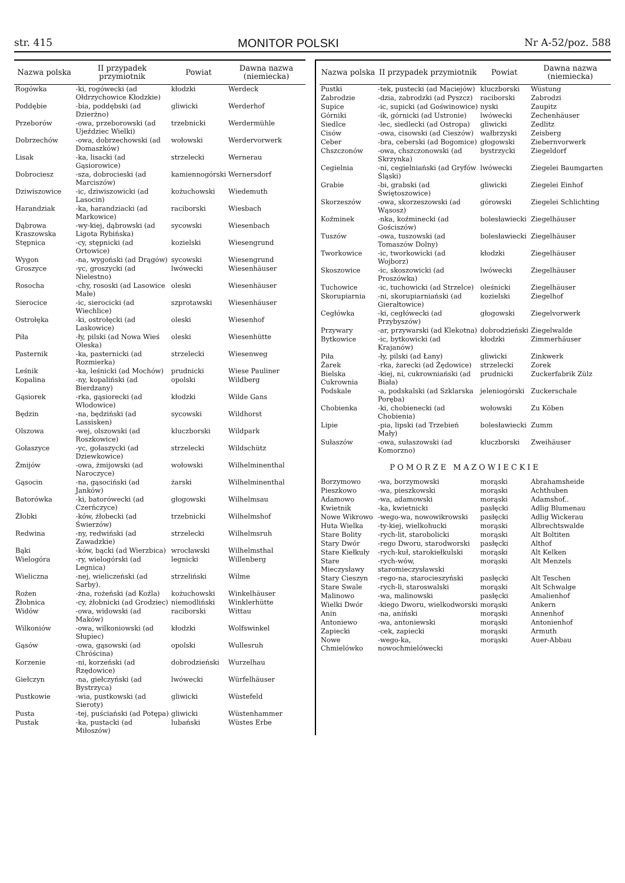str. 415 MONITOR POLSKI Nr A-52/poz. 588
| Nazwa polska | II przypadek przymiotnik | Powiat | Dawna nazwa (niemiecka) |
| --- | --- | --- | --- |
| Rogówka | -ki, rogówecki (ad Ołdrzychowice Kłodzkie) | kłodzki | Werdeck |
| Poddębie | -bia, poddębski (ad Dzierżno) | gliwicki | Werderhof |
| Przeborów | -owa, przeborowski (ad Ujeździec Wielki) | trzebnicki | Werdermühle |
| Dobrzechów | -owa, dobrzechowski (ad Domaszków) | wołowski | Werdervorwerk |
| Lisak | -ka, lisacki (ad Gąsiorowice) | strzelecki | Wernerau |
| Dobrociesz | -sza, dobrocieski (ad Marciszów) | kamiennogórski | Wernersdorf |
| Dziwiszowice | -ic, dziwiszowicki (ad Lasocin) | kożuchowski | Wiedemuth |
| Harandziak | -ka, harandziacki (ad Markowice) | raciborski | Wiesbach |
| Dąbrowa Kraszowska | -wy-kiej, dąbrowski (ad Ligota Rybińska) | sycowski | Wiesenbach |
| Stępnica | -cy, stępnicki (ad Ortowice) | kozielski | Wiesengrund |
| Wygon | -na, wygoński (ad Drągów) | sycowski | Wiesengrund |
| Groszyce | -yc, groszycki (ad Nielestno) | lwówecki | Wiesenhäuser |
| Rosocha | -chy, rososki (ad Lasowice Małe) | oleski | Wiesenhäuser |
| Sierocice | -ic, sierocicki (ad Wiechlice) | szprotawski | Wiesenhäuser |
| Ostrołęka | -ki, ostrołęcki (ad Laskowice) | oleski | Wiesenhof |
| Piła | -ły, pilski (ad Nowa Wieś Oleska) | oleski | Wiesenhütte |
| Pasternik | -ka, pasternicki (ad Rozmierka) | strzelecki | Wiesenweg |
| Leśnik | -ka, leśnicki (ad Mochów) | prudnicki | Wiese Pauliner |
| Kopalina | -ny, kopaliński (ad Bierdzany) | opolski | Wildberg |
| Gąsiorek | -rka, gąsiorecki (ad Włodowice) | kłodzki | Wilde Gans |
| Będzin | -na, będziński (ad Lassisken) | sycowski | Wildhorst |
| Olszowa | -wej, olszowski (ad Roszkowice) | kluczborski | Wildpark |
| Gołaszyce | -yc, gołaszycki (ad Dziewkowice) | strzelecki | Wildschütz |
| Żmijów | -owa, żmijowski (ad Naroczyce) | wołowski | Wilhelminenthal |
| Gąsocin | -na, gąsociński (ad Janków) | żarski | Wilhelminenthal |
| Batorówka | -ki, batorówecki (ad Czerńczyce) | głogowski | Wilhelmsau |
| Żłobki | -ków, żłobecki (ad Świerzów) | trzebnicki | Wilhelmshof |
| Redwina | -ny, redwiński (ad Zawadzkie) | strzelecki | Wilhelmsruh |
| Bąki | -ków, bącki (ad Wierzbica) | wrocławski | Wilhelmsthal |
| Wielogóra | -ry, wielogórski (ad Legnica) | legnicki | Willenberg |
| Wieliczna | -nej, wieliczeński (ad Sarby). | strzeliński | Wilme |
| Rożen | -żna, rożeński (ad Koźla) | kożuchowski | Winkelhäuser |
| Żłobnica | -cy, żłobnicki (ad Grodziec) | niemodliński | Winklerhütte |
| Widów | -owa, widowski (ad Maków) | raciborski | Wittau |
| Wilkoniów | -owa, wilkoniowski (ad Słupiec) | kłodzki | Wolfswinkel |
| Gąsów | -owa, gąsowski (ad Chróścina) | opolski | Wullesruh |
| Korzenie | -ni, korzeński (ad Rzędowice) | dobrodzieński | Wurzelhau |
| Giełczyn | -na, giełczyński (ad Bystrzyca) | lwówecki | Würfelhäuser |
| Pustkowie | -wia, pustkowski (ad Sieroty) | gliwicki | Wüstefeld |
| Pusta | -tej, puściański (ad Potępa) | gliwicki | Wüstenhammer |
| Pustak | -ka, pustacki (ad Miłoszów) | lubański | Wüstes Erbe |
| Nazwa polska | II przypadek przymiotnik | Powiat | Dawna nazwa (niemiecka) |
| --- | --- | --- | --- |
| Pustki | -tek, pustecki (ad Maciejów) | kluczborski | Wüstung |
| Zabrodzie | -dzia, zabrodzki (ad Pyszcz) | raciborski | Zabrodzi |
| Supice | -ic, supicki (ad Goświnowice) | nyski | Zaupitz |
| Górniki | -ik, górnicki (ad Ustronie) | lwówecki | Zechenhäuser |
| Siedlce | -lec, siedlecki (ad Ostropa) | gliwicki | Zedlitz |
| Cisów | -owa, cisowski (ad Cieszów) | wałbrzyski | Zeisberg |
| Ceber | -bra, ceberski (ad Bogomice) | głogowski | Ziebernvorwerk |
| Chszczonów | -owa, chszczonowski (ad Skrzynka) | bystrzycki | Ziegeldorf |
| Cegielnia | -ni, cegielniański (ad Gryfów Śląski) | lwówecki | Ziegelei Baumgarten |
| Grabie | -bi, grabski (ad Świętoszowice) | gliwicki | Ziegelei Einhof |
| Skorzeszów | -owa, skorzeszowski (ad Wąsosz) | górowski | Ziegelei Schlichting |
| Koźminek | -nka, koźminecki (ad Gościszów) | bolesławiecki | Ziegelhäuser |
| Tuszów | -owa, tuszowski (ad Tomaszów Dolny) | bolesławiecki | Ziegelhäuser |
| Tworkowice | -ic, tworkowicki (ad Wojborz) | kłodzki | Ziegelhäuser |
| Skoszowice | -ic, skoszowicki (ad Proszówka) | lwówecki | Ziegelhäuser |
| Tuchowice | -ic, tuchowicki (ad Strzelce) | oleśnicki | Ziegelhäuser |
| Skorupiarnia | -ni, skorupiarniański (ad Gierałtowice) | kozielski | Ziegelhof |
| Cegłówka | -ki, cegłówecki (ad Przybyszów) | głogowski | Ziegelvorwerk |
| Przywary | -ar, przywarski (ad Klekotna) | dobrodzieński | Ziegelwalde |
| Bytkowice | -ic, bytkowicki (ad Krajanów) | kłodzki | Zimmerhäuser |
| Piła | -ły, pilski (ad Łany) | gliwicki | Zinkwerk |
| Żarek | -rka, żarecki (ad Żędowice) | strzelecki | Zorek |
| Bielska Cukrownia | -kiej, ni, cukrowniański (ad Biała) | prudnicki | Zuckerfabrik Zülz |
| Podskale | -a, podskalski (ad Szklarska Poręba) | jeleniogórski | Zuckerschale |
| Chobienka | -ki, chobienecki (ad Chobienia) | wołowski | Zu Köben |
| Lipie | -pia, lipski (ad Trzebień Mały) | bolesławiecki | Zumm |
| Sułaszów | -owa, sułaszowski (ad Komorzno) | kluczborski | Zweihäuser |
| POMORZE MAZOWIECKIE | | | |
| Borzymowo | -wa, borzymowski | morąski | Abrahamsheide |
| Pieszkowo | -wa, pieszkowski | morąski | Achthuben |
| Adamowo | -wa, adamowski | morąski | Adamshof.. |
| Kwietnik | -ka, kwietnicki | pasłęcki | Adlig Blumenau |
| Nowe Wikrowo | -wego-wa, nowowikrowski | pasłęcki | Adlig Wickerau |
| Huta Wielka | -ty-kiej, wielkohucki | morąski | Albrechtswalde |
| Stare Bolity | -rych-lit, starobolicki | morąski | Alt Boltiten |
| Stary Dwór | -rego Dworu, starodworski | pasłęcki | Althof |
| Stare Kiełkuły | -rych-kuł, starokiełkulski | morąski | Alt Kelken |
| Stare Mieczysławy | -rych-wów, staromieczysławski | morąski | Alt Menzels |
| Stary Cieszyn | -rego-na, starocieszyński | pasłęcki | Alt Teschen |
| Stare Swale | -rych-li, staroswalski | morąski | Alt Schwalge |
| Malinowo | -wa, malinowski | pasłęcki | Amalienhof |
| Wielki Dwór | -kiego Dworu, wielkodworski | morąski | Ankern |
| Anin | -na, aniński | morąski | Annenhof |
| Antoniewo | -wa, antoniewski | morąski | Antonienhof |
| Zapiecki | -cek, zapiecki | morąski | Armuth |
| Nowe Chmielówko | -wego-ka, nowochmielówecki | morąski | Auer-Abbau |